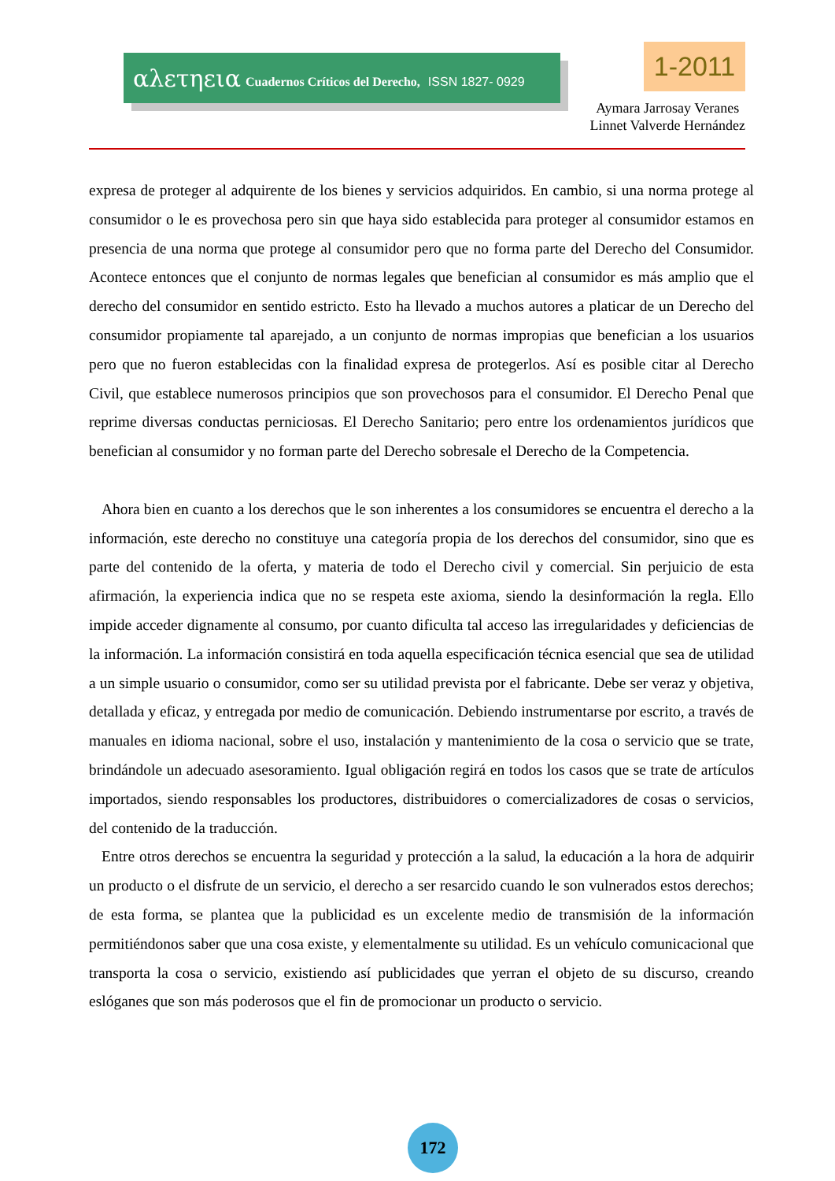αλετηεια Cuadernos Críticos del Derecho, ISSN 1827- 0929 1-2011
Aymara Jarrosay Veranes
Linnet Valverde Hernández
expresa de proteger al adquirente de los bienes y servicios adquiridos. En cambio, si una norma protege al consumidor o le es provechosa pero sin que haya sido establecida para proteger al consumidor estamos en presencia de una norma que protege al consumidor pero que no forma parte del Derecho del Consumidor. Acontece entonces que el conjunto de normas legales que benefician al consumidor es más amplio que el derecho del consumidor en sentido estricto. Esto ha llevado a muchos autores a platicar de un Derecho del consumidor propiamente tal aparejado, a un conjunto de normas impropias que benefician a los usuarios pero que no fueron establecidas con la finalidad expresa de protegerlos. Así es posible citar al Derecho Civil, que establece numerosos principios que son provechosos para el consumidor. El Derecho Penal que reprime diversas conductas perniciosas. El Derecho Sanitario; pero entre los ordenamientos jurídicos que benefician al consumidor y no forman parte del Derecho sobresale el Derecho de la Competencia.
Ahora bien en cuanto a los derechos que le son inherentes a los consumidores se encuentra el derecho a la información, este derecho no constituye una categoría propia de los derechos del consumidor, sino que es parte del contenido de la oferta, y materia de todo el Derecho civil y comercial. Sin perjuicio de esta afirmación, la experiencia indica que no se respeta este axioma, siendo la desinformación la regla. Ello impide acceder dignamente al consumo, por cuanto dificulta tal acceso las irregularidades y deficiencias de la información. La información consistirá en toda aquella especificación técnica esencial que sea de utilidad a un simple usuario o consumidor, como ser su utilidad prevista por el fabricante. Debe ser veraz y objetiva, detallada y eficaz, y entregada por medio de comunicación. Debiendo instrumentarse por escrito, a través de manuales en idioma nacional, sobre el uso, instalación y mantenimiento de la cosa o servicio que se trate, brindándole un adecuado asesoramiento. Igual obligación regirá en todos los casos que se trate de artículos importados, siendo responsables los productores, distribuidores o comercializadores de cosas o servicios, del contenido de la traducción.
Entre otros derechos se encuentra la seguridad y protección a la salud, la educación a la hora de adquirir un producto o el disfrute de un servicio, el derecho a ser resarcido cuando le son vulnerados estos derechos; de esta forma, se plantea que la publicidad es un excelente medio de transmisión de la información permitiéndonos saber que una cosa existe, y elementalmente su utilidad. Es un vehículo comunicacional que transporta la cosa o servicio, existiendo así publicidades que yerran el objeto de su discurso, creando eslóganes que son más poderosos que el fin de promocionar un producto o servicio.
172